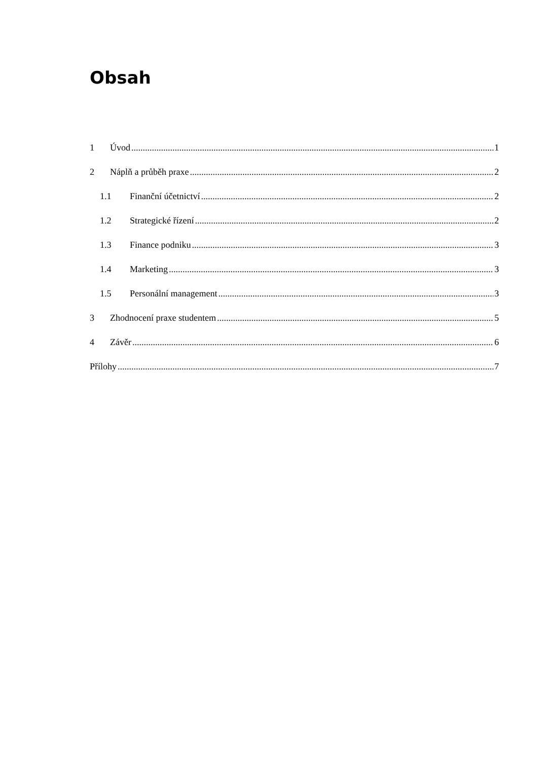Obsah
1 Úvod 1
2 Náplň a průběh praxe 2
1.1 Finanční účetnictví 2
1.2 Strategické řízení 2
1.3 Finance podniku 3
1.4 Marketing 3
1.5 Personální management 3
3 Zhodnocení praxe studentem 5
4 Závěr 6
Přílohy 7